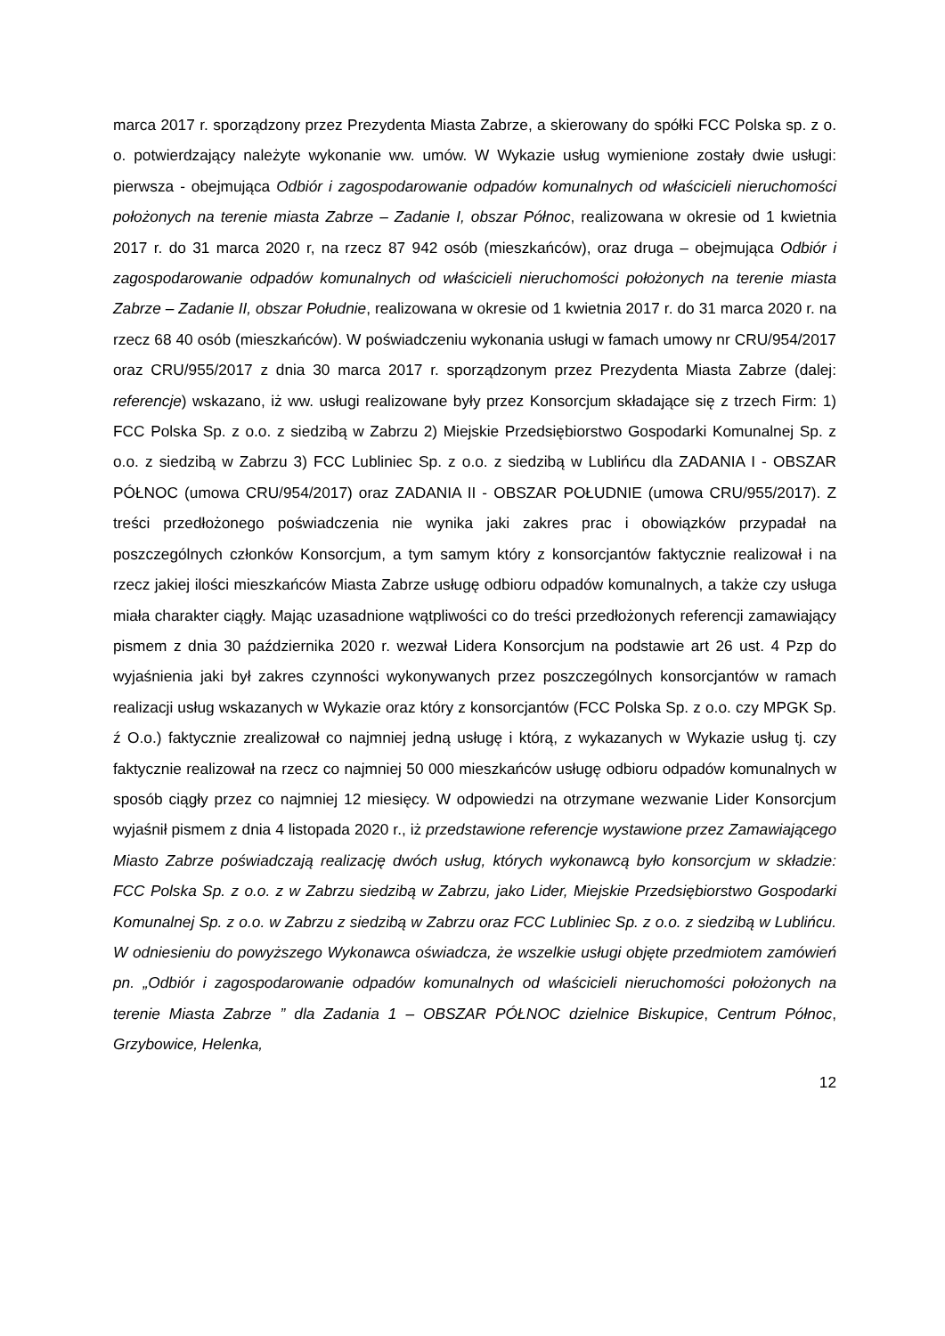marca 2017 r. sporządzony przez Prezydenta Miasta Zabrze, a skierowany do spółki FCC Polska sp. z o. o. potwierdzający należyte wykonanie ww. umów. W Wykazie usług wymienione zostały dwie usługi: pierwsza - obejmująca Odbiór i zagospodarowanie odpadów komunalnych od właścicieli nieruchomości położonych na terenie miasta Zabrze – Zadanie I, obszar Północ, realizowana w okresie od 1 kwietnia 2017 r. do 31 marca 2020 r, na rzecz 87 942 osób (mieszkańców), oraz druga – obejmująca Odbiór i zagospodarowanie odpadów komunalnych od właścicieli nieruchomości położonych na terenie miasta Zabrze – Zadanie II, obszar Południe, realizowana w okresie od 1 kwietnia 2017 r. do 31 marca 2020 r. na rzecz 68 40 osób (mieszkańców). W poświadczeniu wykonania usługi w famach umowy nr CRU/954/2017 oraz CRU/955/2017 z dnia 30 marca 2017 r. sporządzonym przez Prezydenta Miasta Zabrze (dalej: referencje) wskazano, iż ww. usługi realizowane były przez Konsorcjum składające się z trzech Firm: 1) FCC Polska Sp. z o.o. z siedzibą w Zabrzu 2) Miejskie Przedsiębiorstwo Gospodarki Komunalnej Sp. z o.o. z siedzibą w Zabrzu 3) FCC Lubliniec Sp. z o.o. z siedzibą w Lublińcu dla ZADANIA I - OBSZAR PÓŁNOC (umowa CRU/954/2017) oraz ZADANIA II - OBSZAR POŁUDNIE (umowa CRU/955/2017). Z treści przedłożonego poświadczenia nie wynika jaki zakres prac i obowiązków przypadał na poszczególnych członków Konsorcjum, a tym samym który z konsorcjantów faktycznie realizował i na rzecz jakiej ilości mieszkańców Miasta Zabrze usługę odbioru odpadów komunalnych, a także czy usługa miała charakter ciągły. Mając uzasadnione wątpliwości co do treści przedłożonych referencji zamawiający pismem z dnia 30 października 2020 r. wezwał Lidera Konsorcjum na podstawie art 26 ust. 4 Pzp do wyjaśnienia jaki był zakres czynności wykonywanych przez poszczególnych konsorcjantów w ramach realizacji usług wskazanych w Wykazie oraz który z konsorcjantów (FCC Polska Sp. z o.o. czy MPGK Sp. ź O.o.) faktycznie zrealizował co najmniej jedną usługę i którą, z wykazanych w Wykazie usług tj. czy faktycznie realizował na rzecz co najmniej 50 000 mieszkańców usługę odbioru odpadów komunalnych w sposób ciągły przez co najmniej 12 miesięcy. W odpowiedzi na otrzymane wezwanie Lider Konsorcjum wyjaśnił pismem z dnia 4 listopada 2020 r., iż przedstawione referencje wystawione przez Zamawiającego Miasto Zabrze poświadczają realizację dwóch usług, których wykonawcą było konsorcjum w składzie: FCC Polska Sp. z o.o. z w Zabrzu siedzibą w Zabrzu, jako Lider, Miejskie Przedsiębiorstwo Gospodarki Komunalnej Sp. z o.o. w Zabrzu z siedzibą w Zabrzu oraz FCC Lubliniec Sp. z o.o. z siedzibą w Lublińcu. W odniesieniu do powyższego Wykonawca oświadcza, że wszelkie usługi objęte przedmiotem zamówień pn. „Odbiór i zagospodarowanie odpadów komunalnych od właścicieli nieruchomości położonych na terenie Miasta Zabrze ” dla Zadania 1 – OBSZAR PÓŁNOC dzielnice Biskupice, Centrum Północ, Grzybowice, Helenka,
12